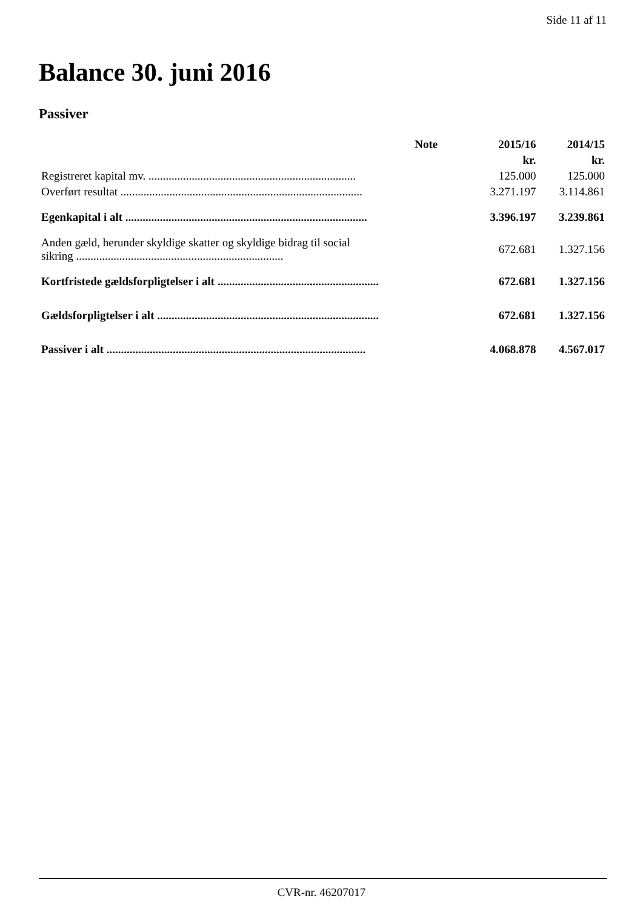Side 11 af 11
Balance 30. juni 2016
Passiver
| | Note | 2015/16 | 2014/15 |
| --- | --- | --- | --- |
| | | kr. | kr. |
| Registreret kapital mv. ........................................................................ | | 125.000 | 125.000 |
| Overført resultat .................................................................................... | | 3.271.197 | 3.114.861 |
| Egenkapital i alt .................................................................................... | | 3.396.197 | 3.239.861 |
| Anden gæld, herunder skyldige skatter og skyldige bidrag til social sikring ........................................................................ | | 672.681 | 1.327.156 |
| Kortfristede gældsforpligtelser i alt ........................................................ | | 672.681 | 1.327.156 |
| Gældsforpligtelser i alt ............................................................................. | | 672.681 | 1.327.156 |
| Passiver i alt .......................................................................................... | | 4.068.878 | 4.567.017 |
CVR-nr. 46207017